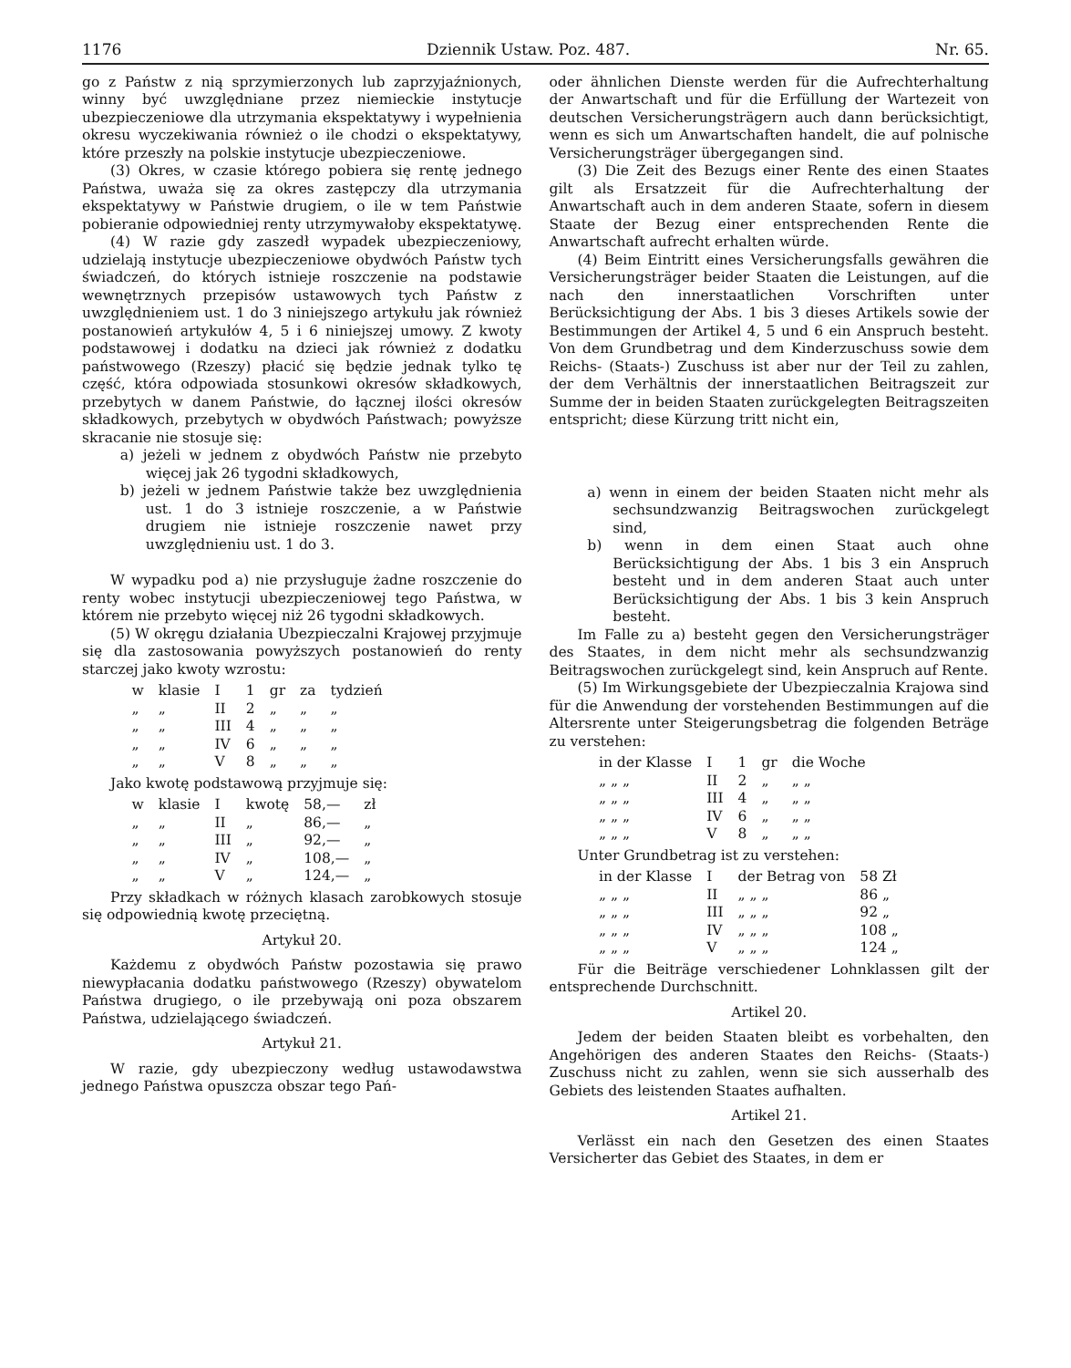1176 Dziennik Ustaw. Poz. 487. Nr. 65.
go z Państw z nią sprzymierzonych lub zaprzyjaźnionych, winny być uwzględniane przez niemieckie instytucje ubezpieczeniowe dla utrzymania ekspektatywy i wypełnienia okresu wyczekiwania również o ile chodzi o ekspektatywy, które przeszły na polskie instytucje ubezpieczeniowe.
(3) Okres, w czasie którego pobiera się rentę jednego Państwa, uważa się za okres zastępczy dla utrzymania ekspektatywy w Państwie drugiem, o ile w tem Państwie pobieranie odpowiedniej renty utrzymywałoby ekspektatywę.
(4) W razie gdy zaszedł wypadek ubezpieczeniowy, udzielają instytucje ubezpieczeniowe obydwóch Państw tych świadczeń, do których istnieje roszczenie na podstawie wewnętrznych przepisów ustawowych tych Państw z uwzględnieniem ust. 1 do 3 niniejszego artykułu jak również postanowień artykułów 4, 5 i 6 niniejszej umowy. Z kwoty podstawowej i dodatku na dzieci jak również z dodatku państwowego (Rzeszy) płacić się będzie jednak tylko tę część, która odpowiada stosunkowi okresów składkowych, przebytych w danem Państwie, do łącznej ilości okresów składkowych, przebytych w obydwóch Państwach; powyższe skracanie nie stosuje się:
a) jeżeli w jednem z obydwóch Państw nie przebyto więcej jak 26 tygodni składkowych,
b) jeżeli w jednem Państwie także bez uwzględnienia ust. 1 do 3 istnieje roszczenie, a w Państwie drugiem nie istnieje roszczenie nawet przy uwzględnieniu ust. 1 do 3.
W wypadku pod a) nie przysługuje żadne roszczenie do renty wobec instytucji ubezpieczeniowej tego Państwa, w którem nie przebyto więcej niż 26 tygodni składkowych.
(5) W okręgu działania Ubezpieczalni Krajowej przyjmuje się dla zastosowania powyższych postanowień do renty starczej jako kwoty wzrostu:
| w | klasie | I | 1 | gr | za | tydzień |
| „ | „ | II | 2 | „ | „ | „ |
| „ | „ | III | 4 | „ | „ | „ |
| „ | „ | IV | 6 | „ | „ | „ |
| „ | „ | V | 8 | „ | „ | „ |
Jako kwotę podstawową przyjmuje się:
| w | klasie | I | kwotę | 58,— | zł |
| „ | „ | II | „ | 86,— | „ |
| „ | „ | III | „ | 92,— | „ |
| „ | „ | IV | „ | 108,— | „ |
| „ | „ | V | „ | 124,— | „ |
Przy składkach w różnych klasach zarobkowych stosuje się odpowiednią kwotę przeciętną.
Artykuł 20.
Każdemu z obydwóch Państw pozostawia się prawo niewypłacania dodatku państwowego (Rzeszy) obywatelom Państwa drugiego, o ile przebywają oni poza obszarem Państwa, udzielającego świadczeń.
Artykuł 21.
W razie, gdy ubezpieczony według ustawodawstwa jednego Państwa opuszcza obszar tego Pań-
oder ähnlichen Dienste werden für die Aufrechterhaltung der Anwartschaft und für die Erfüllung der Wartezeit von deutschen Versicherungsträgern auch dann berücksichtigt, wenn es sich um Anwartschaften handelt, die auf polnische Versicherungsträger übergegangen sind.
(3) Die Zeit des Bezugs einer Rente des einen Staates gilt als Ersatzzeit für die Aufrechterhaltung der Anwartschaft auch in dem anderen Staate, sofern in diesem Staate der Bezug einer entsprechenden Rente die Anwartschaft aufrecht erhalten würde.
(4) Beim Eintritt eines Versicherungsfalls gewähren die Versicherungsträger beider Staaten die Leistungen, auf die nach den innerstaatlichen Vorschriften unter Berücksichtigung der Abs. 1 bis 3 dieses Artikels sowie der Bestimmungen der Artikel 4, 5 und 6 ein Anspruch besteht. Von dem Grundbetrag und dem Kinderzuschuss sowie dem Reichs- (Staats-) Zuschuss ist aber nur der Teil zu zahlen, der dem Verhältnis der innerstaatlichen Beitragszeit zur Summe der in beiden Staaten zurückgelegten Beitragszeiten entspricht; diese Kürzung tritt nicht ein,
a) wenn in einem der beiden Staaten nicht mehr als sechsundzwanzig Beitragswochen zurückgelegt sind,
b) wenn in dem einen Staat auch ohne Berücksichtigung der Abs. 1 bis 3 ein Anspruch besteht und in dem anderen Staat auch unter Berücksichtigung der Abs. 1 bis 3 kein Anspruch besteht.
Im Falle zu a) besteht gegen den Versicherungsträger des Staates, in dem nicht mehr als sechsundzwanzig Beitragswochen zurückgelegt sind, kein Anspruch auf Rente.
(5) Im Wirkungsgebiete der Ubezpieczalnia Krajowa sind für die Anwendung der vorstehenden Bestimmungen auf die Altersrente unter Steigerungsbetrag die folgenden Beträge zu verstehen:
| in der Klasse | I | 1 | gr | die Woche |
| „ „ „ | II | 2 | „ | „ „ |
| „ „ „ | III | 4 | „ | „ „ |
| „ „ „ | IV | 6 | „ | „ „ |
| „ „ „ | V | 8 | „ | „ „ |
Unter Grundbetrag ist zu verstehen:
| in der Klasse | I | der Betrag von | 58 Zł |
| „ „ „ | II | „ „ „ | 86 „ |
| „ „ „ | III | „ „ „ | 92 „ |
| „ „ „ | IV | „ „ „ | 108 „ |
| „ „ „ | V | „ „ „ | 124 „ |
Für die Beiträge verschiedener Lohnklassen gilt der entsprechende Durchschnitt.
Artikel 20.
Jedem der beiden Staaten bleibt es vorbehalten, den Angehörigen des anderen Staates den Reichs- (Staats-) Zuschuss nicht zu zahlen, wenn sie sich ausserhalb des Gebiets des leistenden Staates aufhalten.
Artikel 21.
Verlässt ein nach den Gesetzen des einen Staates Versicherter das Gebiet des Staates, in dem er